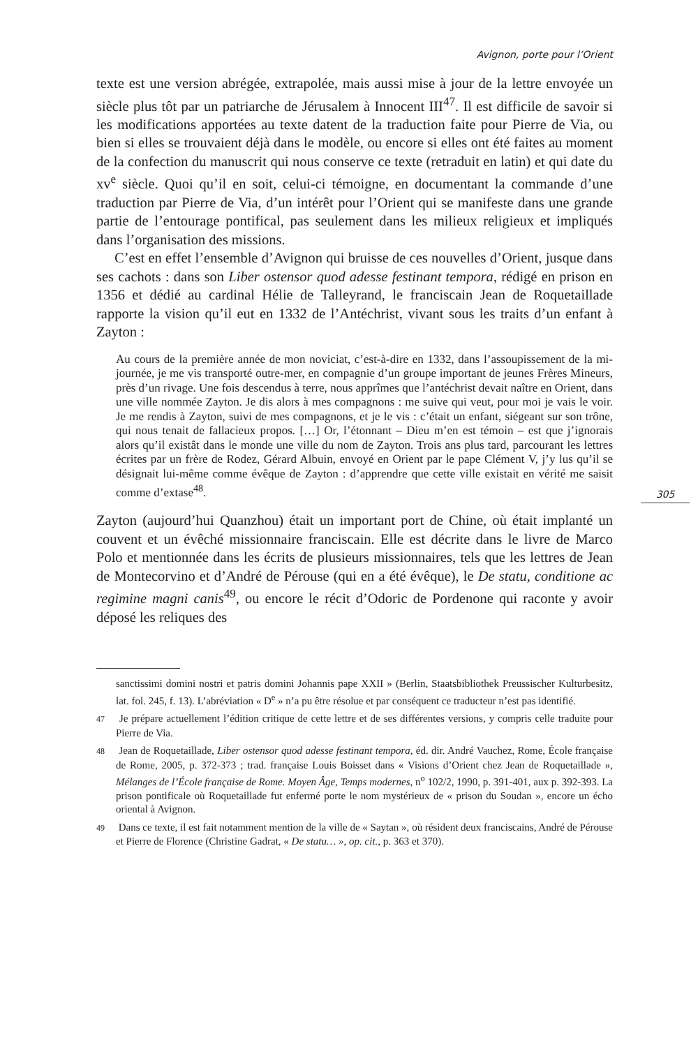Avignon, porte pour l’Orient
texte est une version abrégée, extrapolée, mais aussi mise à jour de la lettre envoyée un siècle plus tôt par un patriarche de Jérusalem à Innocent III<sup>47</sup>. Il est difficile de savoir si les modifications apportées au texte datent de la traduction faite pour Pierre de Via, ou bien si elles se trouvaient déjà dans le modèle, ou encore si elles ont été faites au moment de la confection du manuscrit qui nous conserve ce texte (retraduit en latin) et qui date du xv<sup>e</sup> siècle. Quoi qu’il en soit, celui-ci témoigne, en documentant la commande d’une traduction par Pierre de Via, d’un intérêt pour l’Orient qui se manifeste dans une grande partie de l’entourage pontifical, pas seulement dans les milieux religieux et impliqués dans l’organisation des missions.
C’est en effet l’ensemble d’Avignon qui bruisse de ces nouvelles d’Orient, jusque dans ses cachots : dans son Liber ostensor quod adesse festinant tempora, rédigé en prison en 1356 et dédié au cardinal Hélie de Talleyrand, le franciscain Jean de Roquetaillade rapporte la vision qu’il eut en 1332 de l’Antéchrist, vivant sous les traits d’un enfant à Zayton :
Au cours de la première année de mon noviciat, c’est-à-dire en 1332, dans l’assoupissement de la mi-journée, je me vis transporté outre-mer, en compagnie d’un groupe important de jeunes Frères Mineurs, près d’un rivage. Une fois descendus à terre, nous apprîmes que l’antéchrist devait naître en Orient, dans une ville nommée Zayton. Je dis alors à mes compagnons : me suive qui veut, pour moi je vais le voir. Je me rendis à Zayton, suivi de mes compagnons, et je le vis : c’était un enfant, siégeant sur son trône, qui nous tenait de fallacieux propos. […] Or, l’étonnant – Dieu m’en est témoin – est que j’ignorais alors qu’il existât dans le monde une ville du nom de Zayton. Trois ans plus tard, parcourant les lettres écrites par un frère de Rodez, Gérard Albuin, envoyé en Orient par le pape Clément V, j’y lus qu’il se désignait lui-même comme évêque de Zayton : d’apprendre que cette ville existait en vérité me saisit comme d’extase<sup>48</sup>.
305
Zayton (aujourd’hui Quanzhou) était un important port de Chine, où était implanté un couvent et un évêché missionnaire franciscain. Elle est décrite dans le livre de Marco Polo et mentionnée dans les écrits de plusieurs missionnaires, tels que les lettres de Jean de Montecorvino et d’André de Pérouse (qui en a été évêque), le De statu, conditione ac regimine magni canis<sup>49</sup>, ou encore le récit d’Odoric de Pordenone qui raconte y avoir déposé les reliques des
sanctissimi domini nostri et patris domini Johannis pape XXII » (Berlin, Staatsbibliothek Preussischer Kulturbesitz, lat. fol. 245, f. 13). L’abréviation « D<sup>e</sup> » n’a pu être résolue et par conséquent ce traducteur n’est pas identifié.
47 Je prépare actuellement l’édition critique de cette lettre et de ses différentes versions, y compris celle traduite pour Pierre de Via.
48 Jean de Roquetaillade, Liber ostensor quod adesse festinant tempora, éd. dir. André Vauchez, Rome, École française de Rome, 2005, p. 372-373 ; trad. française Louis Boisset dans « Visions d’Orient chez Jean de Roquetaillade », Mélanges de l’École française de Rome. Moyen Âge, Temps modernes, n<sup>o</sup> 102/2, 1990, p. 391-401, aux p. 392-393. La prison pontificale où Roquetaillade fut enfermé porte le nom mystérieux de « prison du Soudan », encore un écho oriental à Avignon.
49 Dans ce texte, il est fait notamment mention de la ville de « Saytan », où résident deux franciscains, André de Pérouse et Pierre de Florence (Christine Gadrat, « De statu… », op. cit., p. 363 et 370).